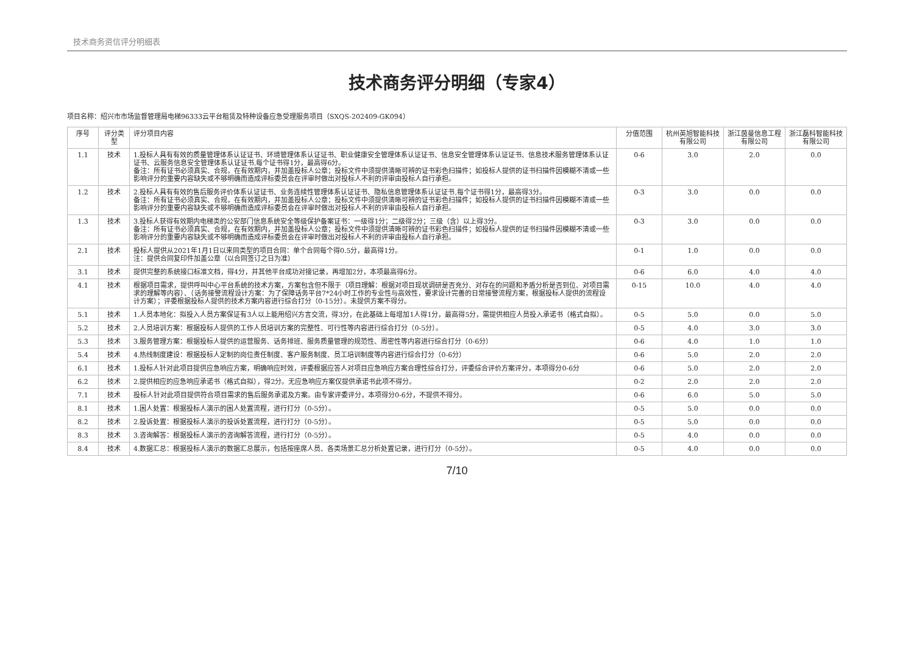技术商务资信评分明细表
技术商务评分明细（专家4）
项目名称：绍兴市市场监督管理局电梯96333云平台租赁及特种设备应急受理服务项目（SXQS-202409-GK094）
| 序号 | 评分类型 | 评分项目内容 | 分值范围 | 杭州英旭智能科技有限公司 | 浙江茵曼信息工程有限公司 | 浙江磊科智能科技有限公司 |
| --- | --- | --- | --- | --- | --- | --- |
| 1.1 | 技术 | 1.投标人具有有效的质量管理体系认证证书、环境管理体系认证证书、职业健康安全管理体系认证证书、信息安全管理体系认证证书、信息技术服务管理体系认证证书、云服务信息安全管理体系认证证书,每个证书得1分，最高得6分。 备注：所有证书必须真实、合规，在有效期内，并加盖投标人公章；投标文件中须提供清晰可辨的证书彩色扫描件；如投标人提供的证书扫描件因模糊不清或一些影响评分的重要内容缺失或不够明确而造成评标委员会在评审时做出对投标人不利的评审由投标人自行承担。 | 0-6 | 3.0 | 2.0 | 0.0 |
| 1.2 | 技术 | 2.投标人具有有效的售后服务评价体系认证证书、业务连续性管理体系认证证书、隐私信息管理体系认证证书,每个证书得1分，最高得3分。 备注：所有证书必须真实、合规，在有效期内，并加盖投标人公章；投标文件中须提供清晰可辨的证书彩色扫描件；如投标人提供的证书扫描件因模糊不清或一些影响评分的重要内容缺失或不够明确而造成评标委员会在评审时做出对投标人不利的评审由投标人自行承担。 | 0-3 | 3.0 | 0.0 | 0.0 |
| 1.3 | 技术 | 3.投标人获得有效期内电梯类的公安部门信息系统安全等级保护备案证书：一级得1分；二级得2分；三级（含）以上得3分。 备注：所有证书必须真实、合规，在有效期内，并加盖投标人公章；投标文件中须提供清晰可辨的证书彩色扫描件；如投标人提供的证书扫描件因模糊不清或一些影响评分的重要内容缺失或不够明确而造成评标委员会在评审时做出对投标人不利的评审由投标人自行承担。 | 0-3 | 3.0 | 0.0 | 0.0 |
| 2.1 | 技术 | 投标人提供从2021年1月1日以来同类型的项目合同：单个合同每个得0.5分，最高得1分。 注：提供合同复印件加盖公章（以合同签订之日为准） | 0-1 | 1.0 | 0.0 | 0.0 |
| 3.1 | 技术 | 提供完整的系统接口标准文档，得4分，并其他平台成功对接记录，再增加2分，本项最高得6分。 | 0-6 | 6.0 | 4.0 | 4.0 |
| 4.1 | 技术 | 根据项目需求，提供呼叫中心平台系统的技术方案，方案包含但不限于（项目理解：根据对项目现状调研是否充分、对存在的问题和矛盾分析是否到位、对项目需求的理解等内容）、（话务接警流程设计方案：为了保障话务平台7*24小时工作的专业性与高效性，要求设计完善的日常接警流程方案，根据投标人提供的流程设计方案）；评委根据投标人提供的技术方案内容进行综合打分（0-15分）。未提供方案不得分。 | 0-15 | 10.0 | 4.0 | 4.0 |
| 5.1 | 技术 | 1.人员本地化：拟投入人员方案保证有3人以上能用绍兴方言交流，得3分，在此基础上每增加1人得1分，最高得5分，需提供相应人员投入承诺书（格式自拟）。 | 0-5 | 5.0 | 0.0 | 5.0 |
| 5.2 | 技术 | 2.人员培训方案：根据投标人提供的工作人员培训方案的完整性、可行性等内容进行综合打分（0-5分）。 | 0-5 | 4.0 | 3.0 | 3.0 |
| 5.3 | 技术 | 3.服务管理方案：根据投标人提供的运营服务、话务排班、服务质量管理的规范性、周密性等内容进行综合打分（0-6分） | 0-6 | 4.0 | 1.0 | 1.0 |
| 5.4 | 技术 | 4.热线制度建设：根据投标人定制的岗位责任制度、客户服务制度、员工培训制度等内容进行综合打分（0-6分） | 0-6 | 5.0 | 2.0 | 2.0 |
| 6.1 | 技术 | 1.投标人针对此项目提供应急响应方案，明确响应时效，评委根据应答人对项目应急响应方案合理性综合打分，评委综合评价方案评分，本项得分0-6分 | 0-6 | 5.0 | 2.0 | 2.0 |
| 6.2 | 技术 | 2.提供相应的应急响应承诺书（格式自拟），得2分。无应急响应方案仅提供承诺书此项不得分。 | 0-2 | 2.0 | 2.0 | 2.0 |
| 7.1 | 技术 | 投标人针对此项目提供符合项目需求的售后服务承诺及方案。由专家评委评分，本项得分0-6分，不提供不得分。 | 0-6 | 6.0 | 5.0 | 5.0 |
| 8.1 | 技术 | 1.困人处置：根据投标人演示的困人处置流程，进行打分（0-5分）。 | 0-5 | 5.0 | 0.0 | 0.0 |
| 8.2 | 技术 | 2.投诉处置：根据投标人演示的投诉处置流程，进行打分（0-5分）。 | 0-5 | 5.0 | 0.0 | 0.0 |
| 8.3 | 技术 | 3.咨询解答：根据投标人演示的咨询解答流程，进行打分（0-5分）。 | 0-5 | 4.0 | 0.0 | 0.0 |
| 8.4 | 技术 | 4.数据汇总：根据投标人演示的数据汇总展示，包括按座席人员、各类场景汇总分析处置记录，进行打分（0-5分）。 | 0-5 | 4.0 | 0.0 | 0.0 |
7/10